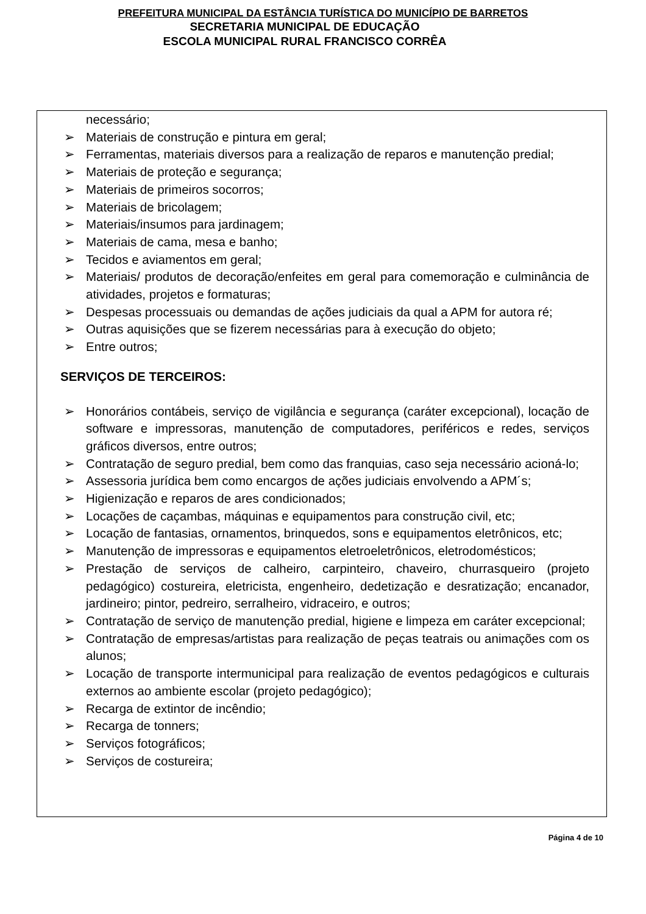PREFEITURA MUNICIPAL DA ESTÂNCIA TURÍSTICA DO MUNICÍPIO DE BARRETOS
SECRETARIA MUNICIPAL DE EDUCAÇÃO
ESCOLA MUNICIPAL RURAL FRANCISCO CORRÊA
necessário;
➢ Materiais de construção e pintura em geral;
➢ Ferramentas, materiais diversos para a realização de reparos e manutenção predial;
➢ Materiais de proteção e segurança;
➢ Materiais de primeiros socorros;
➢ Materiais de bricolagem;
➢ Materiais/insumos para jardinagem;
➢ Materiais de cama, mesa e banho;
➢ Tecidos e aviamentos em geral;
➢ Materiais/ produtos de decoração/enfeites em geral para comemoração e culminância de atividades, projetos e formaturas;
➢ Despesas processuais ou demandas de ações judiciais da qual a APM for autora ré;
➢ Outras aquisições que se fizerem necessárias para à execução do objeto;
➢ Entre outros;
SERVIÇOS DE TERCEIROS:
➢ Honorários contábeis, serviço de vigilância e segurança (caráter excepcional), locação de software e impressoras, manutenção de computadores, periféricos e redes, serviços gráficos diversos, entre outros;
➢ Contratação de seguro predial, bem como das franquias, caso seja necessário acioná-lo;
➢ Assessoria jurídica bem como encargos de ações judiciais envolvendo a APM´s;
➢ Higienização e reparos de ares condicionados;
➢ Locações de caçambas, máquinas e equipamentos para construção civil, etc;
➢ Locação de fantasias, ornamentos, brinquedos, sons e equipamentos eletrônicos, etc;
➢ Manutenção de impressoras e equipamentos eletroeletrônicos, eletrodomésticos;
➢ Prestação de serviços de calheiro, carpinteiro, chaveiro, churrasqueiro (projeto pedagógico) costureira, eletricista, engenheiro, dedetização e desratização; encanador, jardineiro; pintor, pedreiro, serralheiro, vidraceiro, e outros;
➢ Contratação de serviço de manutenção predial, higiene e limpeza em caráter excepcional;
➢ Contratação de empresas/artistas para realização de peças teatrais ou animações com os alunos;
➢ Locação de transporte intermunicipal para realização de eventos pedagógicos e culturais externos ao ambiente escolar (projeto pedagógico);
➢ Recarga de extintor de incêndio;
➢ Recarga de tonners;
➢ Serviços fotográficos;
➢ Serviços de costureira;
Página 4 de 10